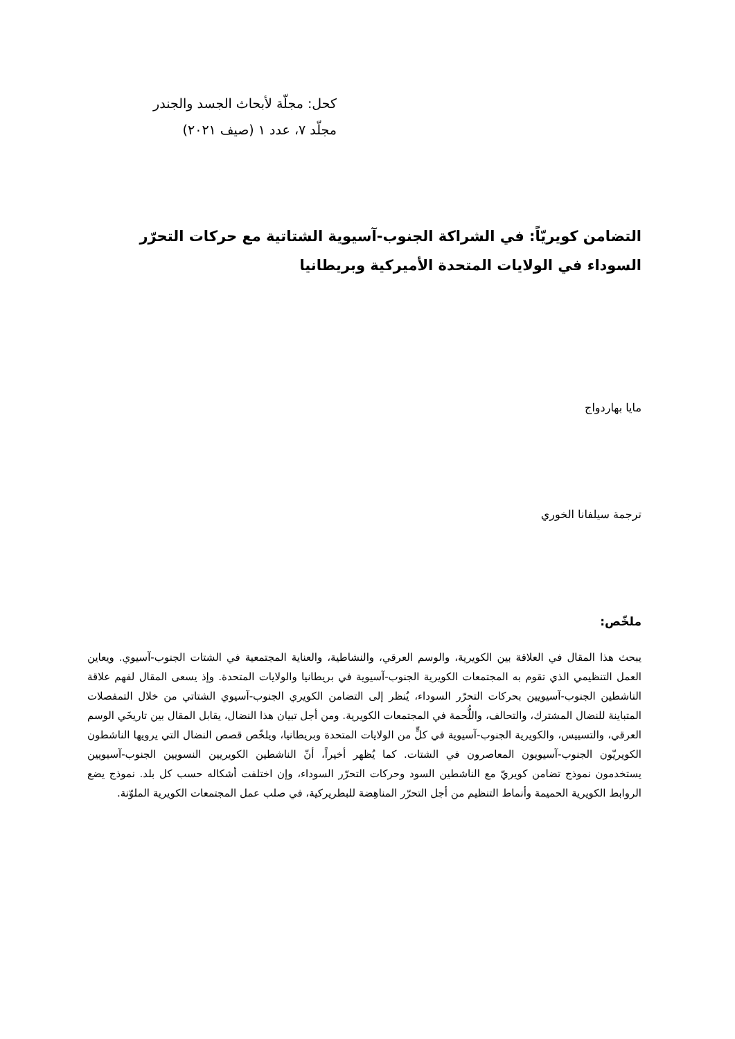كحل: مجلّة لأبحاث الجسد والجندر
مجلّد ٧، عدد ١ (صيف ٢٠٢١)
التضامن كويريّاً: في الشراكة الجنوب-آسيوية الشتاتية مع حركات التحرّر السوداء في الولايات المتحدة الأميركية وبريطانيا
مايا بهاردواج
ترجمة سيلفانا الخوري
ملخّص:
يبحث هذا المقال في العلاقة بين الكويرية، والوسم العرقي، والنشاطية، والعناية المجتمعية في الشتات الجنوب-آسيوي. ويعاين العمل التنظيمي الذي تقوم به المجتمعات الكويرية الجنوب-آسيوية في بريطانيا والولايات المتحدة. وإذ يسعى المقال لفهم علاقة الناشطين الجنوب-آسيويين بحركات التحرّر السوداء، يُنظر إلى التضامن الكويري الجنوب-آسيوي الشتاتي من خلال التمفصلات المتباينة للنضال المشترك، والتحالف، واللُّحمة في المجتمعات الكويرية. ومن أجل تبيان هذا النضال، يقابل المقال بين تاريخَي الوسم العرقي، والتسييس، والكويرية الجنوب-آسيوية في كلٍّ من الولايات المتحدة وبريطانيا، ويلخّص قصص النضال التي يرويها الناشطون الكويريّون الجنوب-آسيويون المعاصرون في الشتات. كما يُظهر أخيراً، أنّ الناشطين الكويريين النسويين الجنوب-آسيويين يستخدمون نموذج تضامن كويريّ مع الناشطين السود وحركات التحرّر السوداء، وإن اختلفت أشكاله حسب كل بلد. نموذج يضع الروابط الكويرية الحميمة وأنماط التنظيم من أجل التحرّر المناهِضة للبطريركية، في صلب عمل المجتمعات الكويرية الملوّنة.